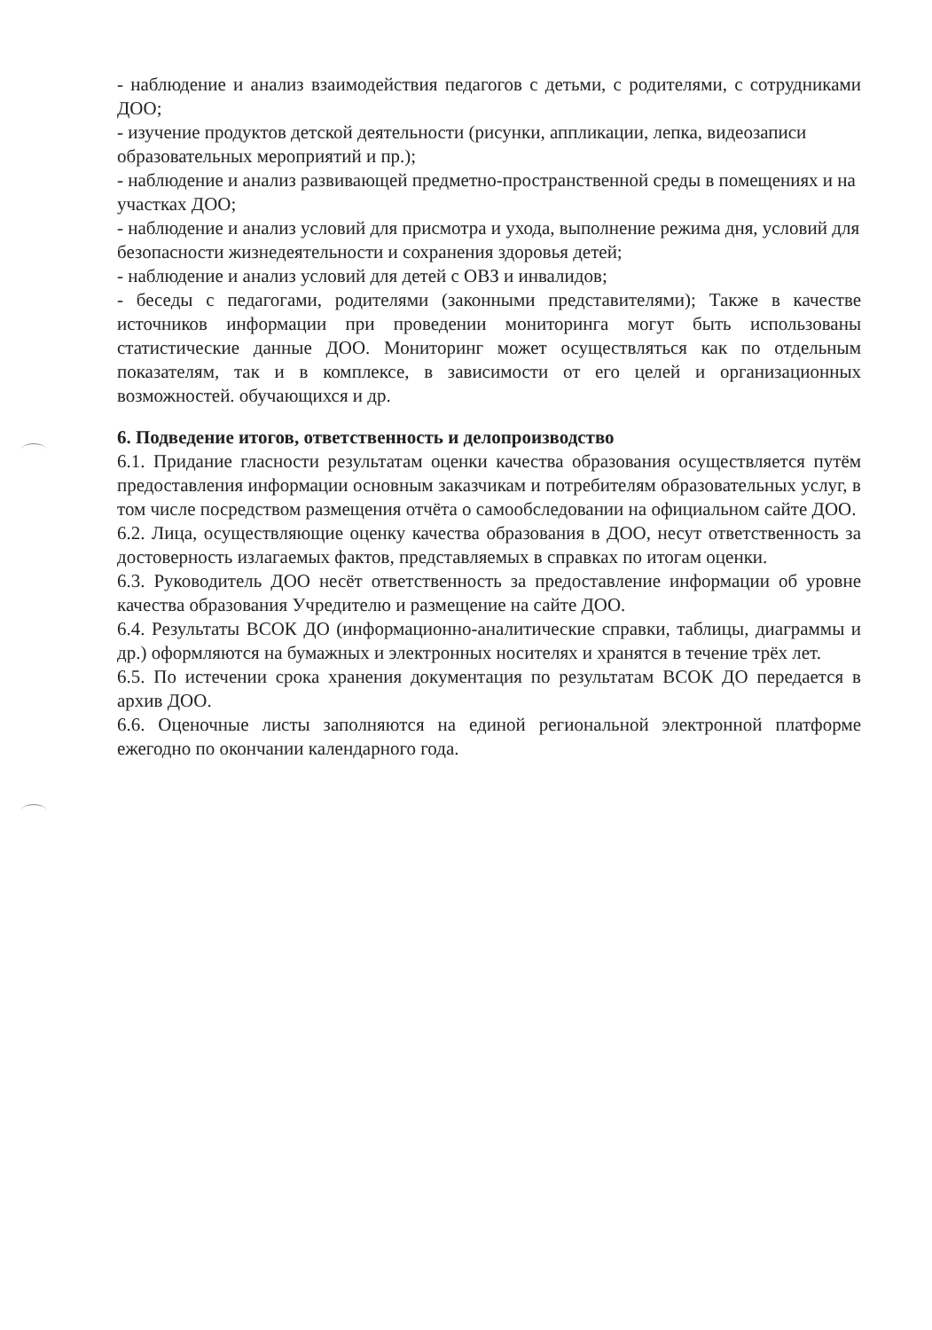- наблюдение и анализ взаимодействия педагогов с детьми, с родителями, с сотрудниками ДОО;
- изучение продуктов детской деятельности (рисунки, аппликации, лепка, видеозаписи образовательных мероприятий и пр.);
- наблюдение и анализ развивающей предметно-пространственной среды в помещениях и на участках ДОО;
- наблюдение и анализ условий для присмотра и ухода, выполнение режима дня, условий для безопасности жизнедеятельности и сохранения здоровья детей;
- наблюдение и анализ условий для детей с ОВЗ и инвалидов;
- беседы с педагогами, родителями (законными представителями); Также в качестве источников информации при проведении мониторинга могут быть использованы статистические данные ДОО. Мониторинг может осуществляться как по отдельным показателям, так и в комплексе, в зависимости от его целей и организационных возможностей. обучающихся и др.
6. Подведение итогов, ответственность и делопроизводство
6.1. Придание гласности результатам оценки качества образования осуществляется путём предоставления информации основным заказчикам и потребителям образовательных услуг, в том числе посредством размещения отчёта о самообследовании на официальном сайте ДОО.
6.2. Лица, осуществляющие оценку качества образования в ДОО, несут ответственность за достоверность излагаемых фактов, представляемых в справках по итогам оценки.
6.3. Руководитель ДОО несёт ответственность за предоставление информации об уровне качества образования Учредителю и размещение на сайте ДОО.
6.4. Результаты ВСОК ДО (информационно-аналитические справки, таблицы, диаграммы и др.) оформляются на бумажных и электронных носителях и хранятся в течение трёх лет.
6.5. По истечении срока хранения документация по результатам ВСОК ДО передается в архив ДОО.
6.6. Оценочные листы заполняются на единой региональной электронной платформе ежегодно по окончании календарного года.